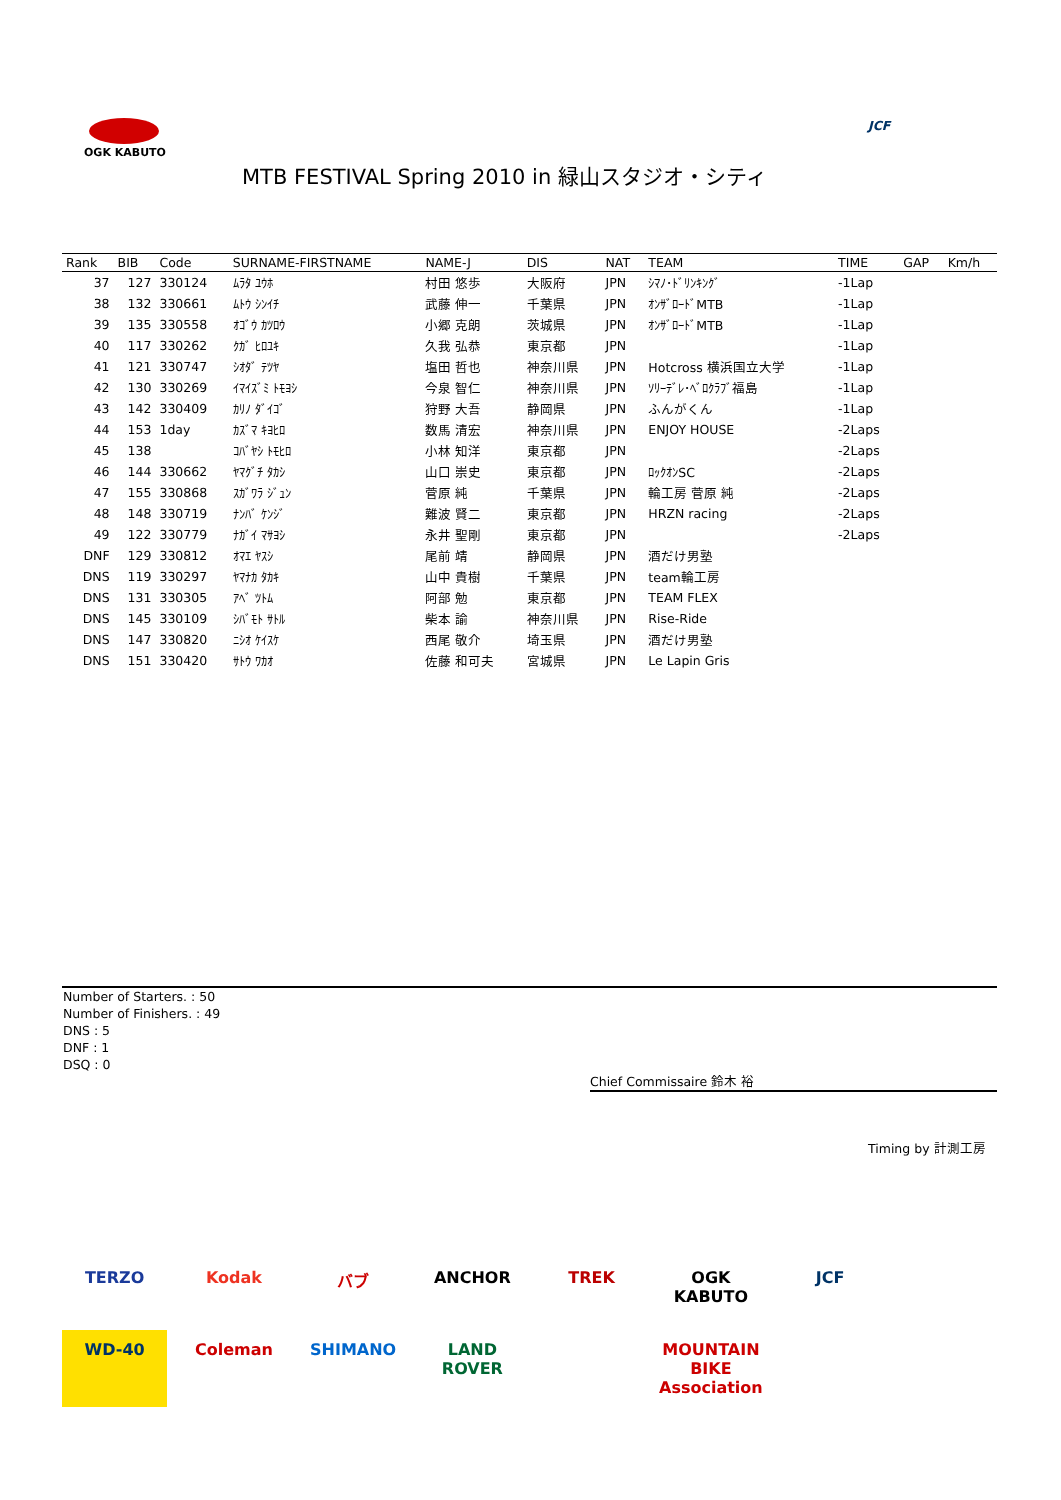OGK KABUTO JCF
MTB FESTIVAL Spring 2010 in 緑山スタジオ・シティ
| Rank | BIB | Code | SURNAME-FIRSTNAME | NAME-J | DIS | NAT | TEAM | TIME | GAP | Km/h |
| --- | --- | --- | --- | --- | --- | --- | --- | --- | --- | --- |
| 37 | 127 | 330124 | ﾑﾗﾀ ﾕｳﾎ | 村田 悠歩 | 大阪府 | JPN | ｼﾏﾉ･ﾄﾞﾘﾝｷﾝｸﾞ | -1Lap | | |
| 38 | 132 | 330661 | ﾑﾄｳ ｼﾝｲﾁ | 武藤 伸一 | 千葉県 | JPN | ｵﾝｻﾞﾛｰﾄﾞMTB | -1Lap | | |
| 39 | 135 | 330558 | ｵｺﾞｳ ｶﾂﾛｳ | 小郷 克朗 | 茨城県 | JPN | ｵﾝｻﾞﾛｰﾄﾞMTB | -1Lap | | |
| 40 | 117 | 330262 | ｸｶﾞ ﾋﾛﾕｷ | 久我 弘恭 | 東京都 | JPN | | -1Lap | | |
| 41 | 121 | 330747 | ｼｵﾀﾞ ﾃﾂﾔ | 塩田 哲也 | 神奈川県 | JPN | Hotcross 横浜国立大学 | -1Lap | | |
| 42 | 130 | 330269 | ｲﾏｲｽﾞﾐ ﾄﾓﾖｼ | 今泉 智仁 | 神奈川県 | JPN | ｿﾘｰﾃﾞﾚ･ﾍﾞﾛｸﾗﾌﾞ福島 | -1Lap | | |
| 43 | 142 | 330409 | ｶﾘﾉ ﾀﾞｲｺﾞ | 狩野 大吾 | 静岡県 | JPN | ふんがくん | -1Lap | | |
| 44 | 153 | 1day | ｶｽﾞﾏ ｷﾖﾋﾛ | 数馬 清宏 | 神奈川県 | JPN | ENJOY HOUSE | -2Laps | | |
| 45 | 138 | | ｺﾊﾞﾔｼ ﾄﾓﾋﾛ | 小林 知洋 | 東京都 | JPN | | -2Laps | | |
| 46 | 144 | 330662 | ﾔﾏｸﾞﾁ ﾀｶｼ | 山口 崇史 | 東京都 | JPN | ﾛｯｸｵﾝSC | -2Laps | | |
| 47 | 155 | 330868 | ｽｶﾞﾜﾗ ｼﾞｭﾝ | 菅原 純 | 千葉県 | JPN | 輪工房 菅原 純 | -2Laps | | |
| 48 | 148 | 330719 | ﾅﾝﾊﾞ ｹﾝｼﾞ | 難波 賢二 | 東京都 | JPN | HRZN racing | -2Laps | | |
| 49 | 122 | 330779 | ﾅｶﾞｲ ﾏｻﾖｼ | 永井 聖剛 | 東京都 | JPN | | -2Laps | | |
| DNF | 129 | 330812 | ｵﾏｴ ﾔｽｼ | 尾前 靖 | 静岡県 | JPN | 酒だけ男塾 | | | |
| DNS | 119 | 330297 | ﾔﾏﾅｶ ﾀｶｷ | 山中 貴樹 | 千葉県 | JPN | team輪工房 | | | |
| DNS | 131 | 330305 | ｱﾍﾞ ﾂﾄﾑ | 阿部 勉 | 東京都 | JPN | TEAM FLEX | | | |
| DNS | 145 | 330109 | ｼﾊﾞﾓﾄ ｻﾄﾙ | 柴本 諭 | 神奈川県 | JPN | Rise-Ride | | | |
| DNS | 147 | 330820 | ﾆｼｵ ｹｲｽｹ | 西尾 敬介 | 埼玉県 | JPN | 酒だけ男塾 | | | |
| DNS | 151 | 330420 | ｻﾄｳ ﾜｶｵ | 佐藤 和可夫 | 宮城県 | JPN | Le Lapin Gris | | | |
Number of Starters. : 50
Number of Finishers. : 49
DNS : 5
DNF : 1
DSQ : 0
Chief Commissaire 鈴木 裕
Timing by 計測工房
TERZO Kodak バブ ANCHOR TREK OGK KABUTO JCF WD-40 Coleman SHIMANO LAND ROVER MOUNTAIN BIKE Association